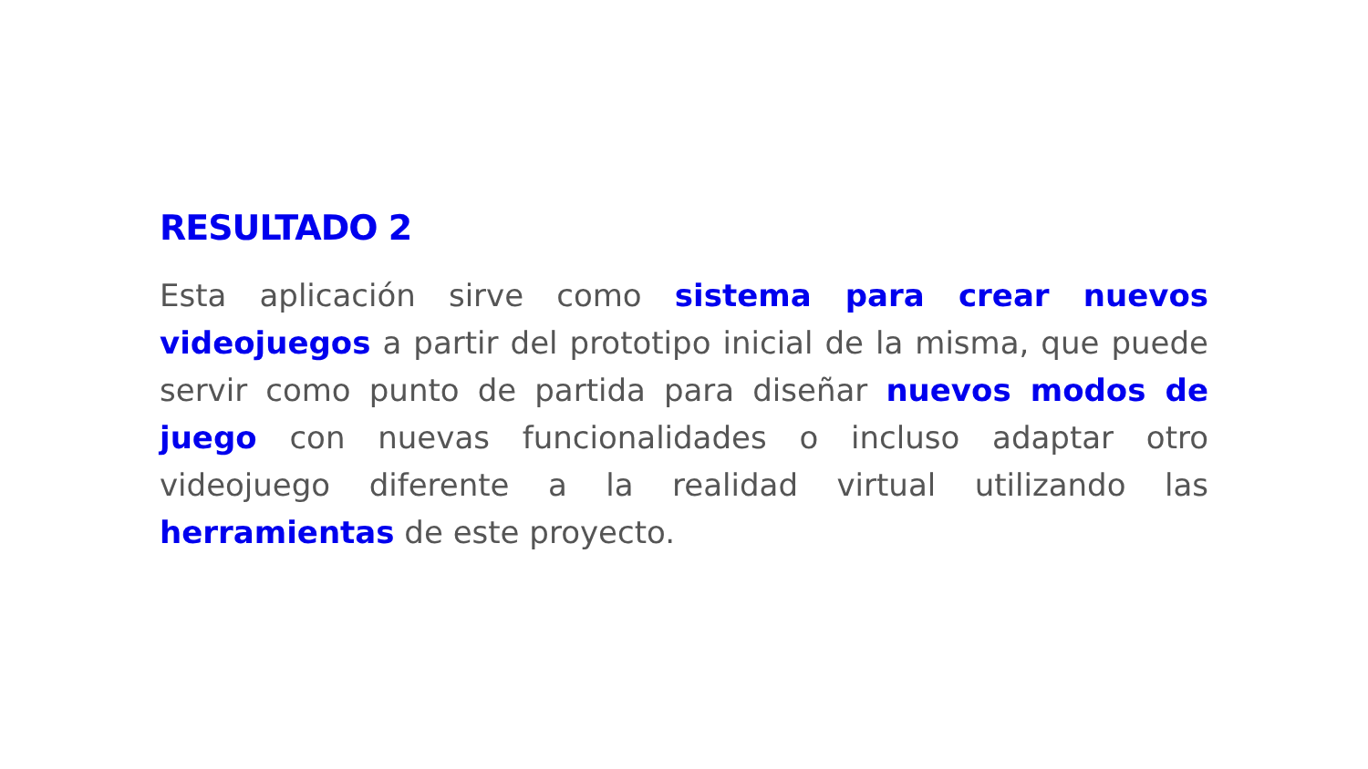RESULTADO 2
Esta aplicación sirve como sistema para crear nuevos videojuegos a partir del prototipo inicial de la misma, que puede servir como punto de partida para diseñar nuevos modos de juego con nuevas funcionalidades o incluso adaptar otro videojuego diferente a la realidad virtual utilizando las herramientas de este proyecto.